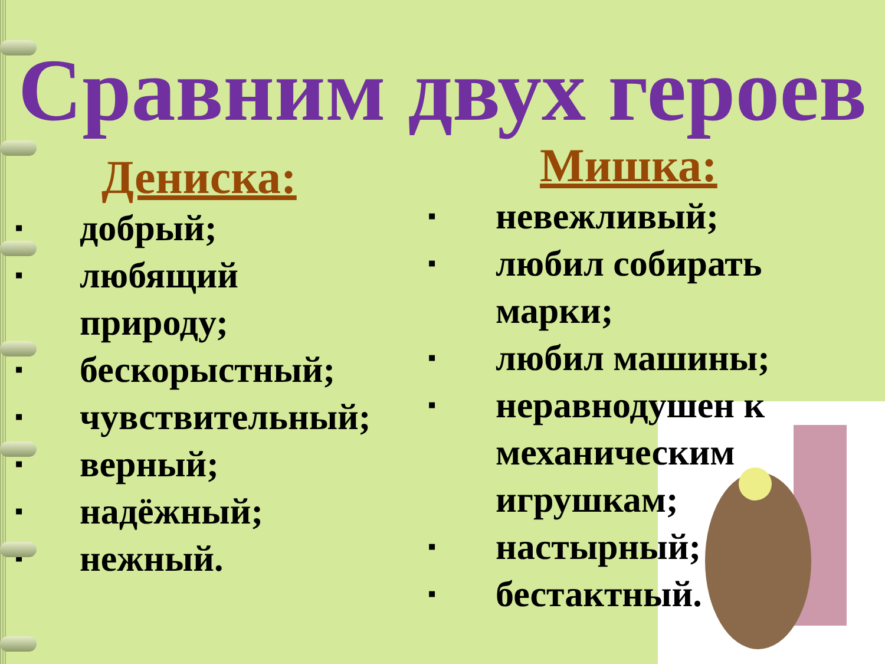Сравним двух героев
Дениска:
▪ добрый;
▪ любящий
природу;
▪ бескорыстный;
▪ чувствительный;
▪ верный;
▪ надёжный;
▪ нежный.
Мишка:
▪ невежливый;
▪ любил собирать
марки;
▪ любил машины;
▪ неравнодушен к
механическим
игрушкам;
▪ настырный;
▪ бестактный.